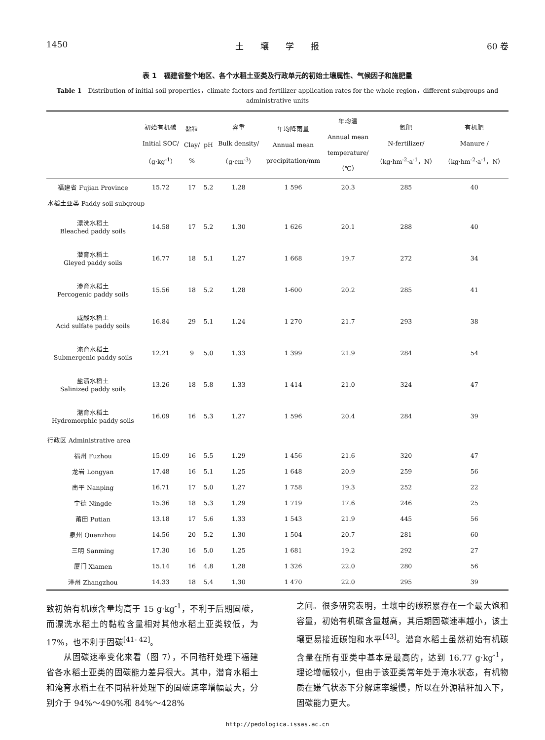1450 土　　壤　　学　　报 60 卷
表 1　福建省整个地区、各个水稻土亚类及行政单元的初始土壤属性、气候因子和施肥量
Table 1　Distribution of initial soil properties，climate factors and fertilizer application rates for the whole region，different subgroups and administrative units
| | 初始有机碳 Initial SOC/ （g·kg<sup>-1</sup>） | 黏粒 Clay/ % | pH | 容重 Bulk density/ （g·cm<sup>-3</sup>） | 年均降雨量 Annual mean precipitation/mm | 年均温 Annual mean temperature/ （℃） | 氮肥 N-fertilizer/ （kg·hm<sup>-2</sup>·a<sup>-1</sup>，N） | 有机肥 Manure / （kg·hm<sup>-2</sup>·a<sup>-1</sup>，N） |
| --- | --- | --- | --- | --- | --- | --- | --- | --- |
| 福建省 Fujian Province | 15.72 | 17 | 5.2 | 1.28 | 1 596 | 20.3 | 285 | 40 |
| 水稻土亚类 Paddy soil subgroup | | | | | | | | |
| 漂洗水稻土 Bleached paddy soils | 14.58 | 17 | 5.2 | 1.30 | 1 626 | 20.1 | 288 | 40 |
| 潜育水稻土 Gleyed paddy soils | 16.77 | 18 | 5.1 | 1.27 | 1 668 | 19.7 | 272 | 34 |
| 渗育水稻土 Percogenic paddy soils | 15.56 | 18 | 5.2 | 1.28 | 1-600 | 20.2 | 285 | 41 |
| 咸酸水稻土 Acid sulfate paddy soils | 16.84 | 29 | 5.1 | 1.24 | 1 270 | 21.7 | 293 | 38 |
| 淹育水稻土 Submergenic paddy soils | 12.21 | 9 | 5.0 | 1.33 | 1 399 | 21.9 | 284 | 54 |
| 盐渍水稻土 Salinized paddy soils | 13.26 | 18 | 5.8 | 1.33 | 1 414 | 21.0 | 324 | 47 |
| 潴育水稻土 Hydromorphic paddy soils | 16.09 | 16 | 5.3 | 1.27 | 1 596 | 20.4 | 284 | 39 |
| 行政区 Administrative area | | | | | | | | |
| 福州 Fuzhou | 15.09 | 16 | 5.5 | 1.29 | 1 456 | 21.6 | 320 | 47 |
| 龙岩 Longyan | 17.48 | 16 | 5.1 | 1.25 | 1 648 | 20.9 | 259 | 56 |
| 南平 Nanping | 16.71 | 17 | 5.0 | 1.27 | 1 758 | 19.3 | 252 | 22 |
| 宁德 Ningde | 15.36 | 18 | 5.3 | 1.29 | 1 719 | 17.6 | 246 | 25 |
| 莆田 Putian | 13.18 | 17 | 5.6 | 1.33 | 1 543 | 21.9 | 445 | 56 |
| 泉州 Quanzhou | 14.56 | 20 | 5.2 | 1.30 | 1 504 | 20.7 | 281 | 60 |
| 三明 Sanming | 17.30 | 16 | 5.0 | 1.25 | 1 681 | 19.2 | 292 | 27 |
| 厦门 Xiamen | 15.14 | 16 | 4.8 | 1.28 | 1 326 | 22.0 | 280 | 56 |
| 漳州 Zhangzhou | 14.33 | 18 | 5.4 | 1.30 | 1 470 | 22.0 | 295 | 39 |
致初始有机碳含量均高于 15 g·kg<sup>-1</sup>，不利于后期固碳，而漂洗水稻土的黏粒含量相对其他水稻土亚类较低，为 17%，也不利于固碳<sup>[41- 42]</sup>。
　　从固碳速率变化来看（图 7），不同秸秆处理下福建省各水稻土亚类的固碳能力差异很大。其中，潜育水稻土和淹育水稻土在不同秸秆处理下的固碳速率增幅最大，分别介于 94%～490%和 84%～428%
之间。很多研究表明，土壤中的碳积累存在一个最大饱和容量，初始有机碳含量越高，其后期固碳速率越小，该土壤更易接近碳饱和水平<sup>[43]</sup>。潜育水稻土虽然初始有机碳含量在所有亚类中基本是最高的，达到 16.77 g·kg<sup>-1</sup>，理论增幅较小，但由于该亚类常年处于淹水状态，有机物质在嫌气状态下分解速率缓慢，所以在外源秸秆加入下，固碳能力更大。
http://pedologica.issas.ac.cn